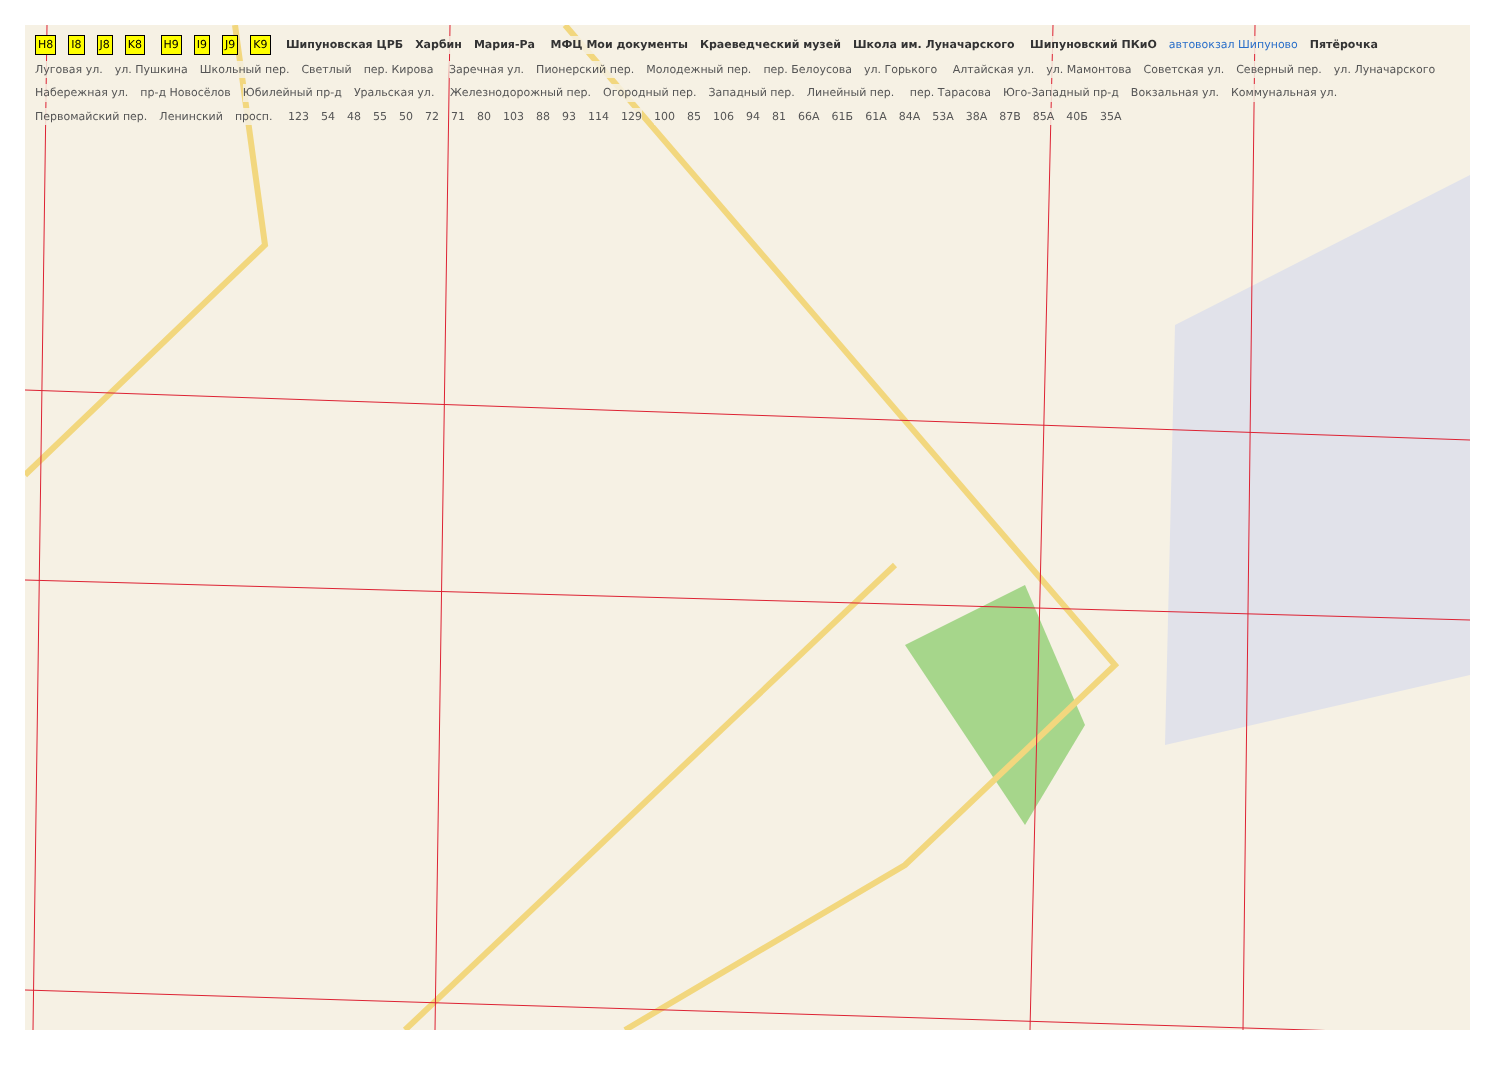H8 I8 J8 K8 H9 I9 J9 K9 Шипуновская ЦРБ Харбин Мария-Ра МФЦ Мои документы Краеведческий музей Школа им. Луначарского Шипуновский ПКиО автовокзал Шипуново Пятёрочка Луговая ул. ул. Пушкина Школьный пер. Светлый пер. Кирова Заречная ул. Пионерский пер. Молодежный пер. пер. Белоусова ул. Горького Алтайская ул. ул. Мамонтова Советская ул. Северный пер. ул. Луначарского Набережная ул. пр-д Новосёлов Юбилейный пр-д Уральская ул. Железнодорожный пер. Огородный пер. Западный пер. Линейный пер. пер. Тарасова Юго-Западный пр-д Вокзальная ул. Коммунальная ул. Первомайский пер. Ленинский просп. 123 54 48 55 50 72 71 80 103 88 93 114 129 100 85 106 94 81 66А 61Б 61А 84А 53А 38А 87В 85А 40Б 35А